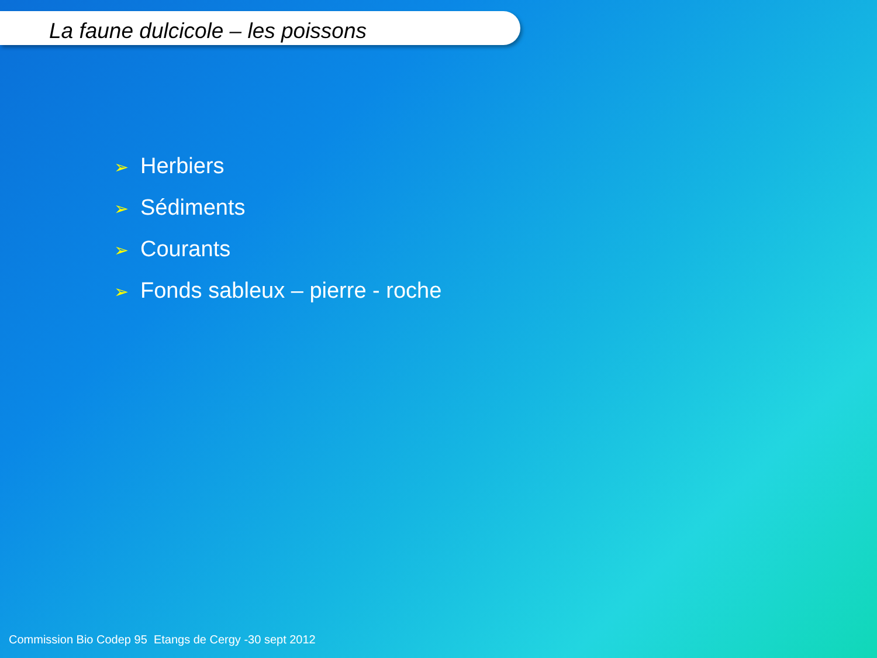La faune dulcicole – les poissons
➢ Herbiers
➢ Sédiments
➢ Courants
➢ Fonds sableux – pierre - roche
Commission Bio Codep 95 Etangs de Cergy -30 sept 2012